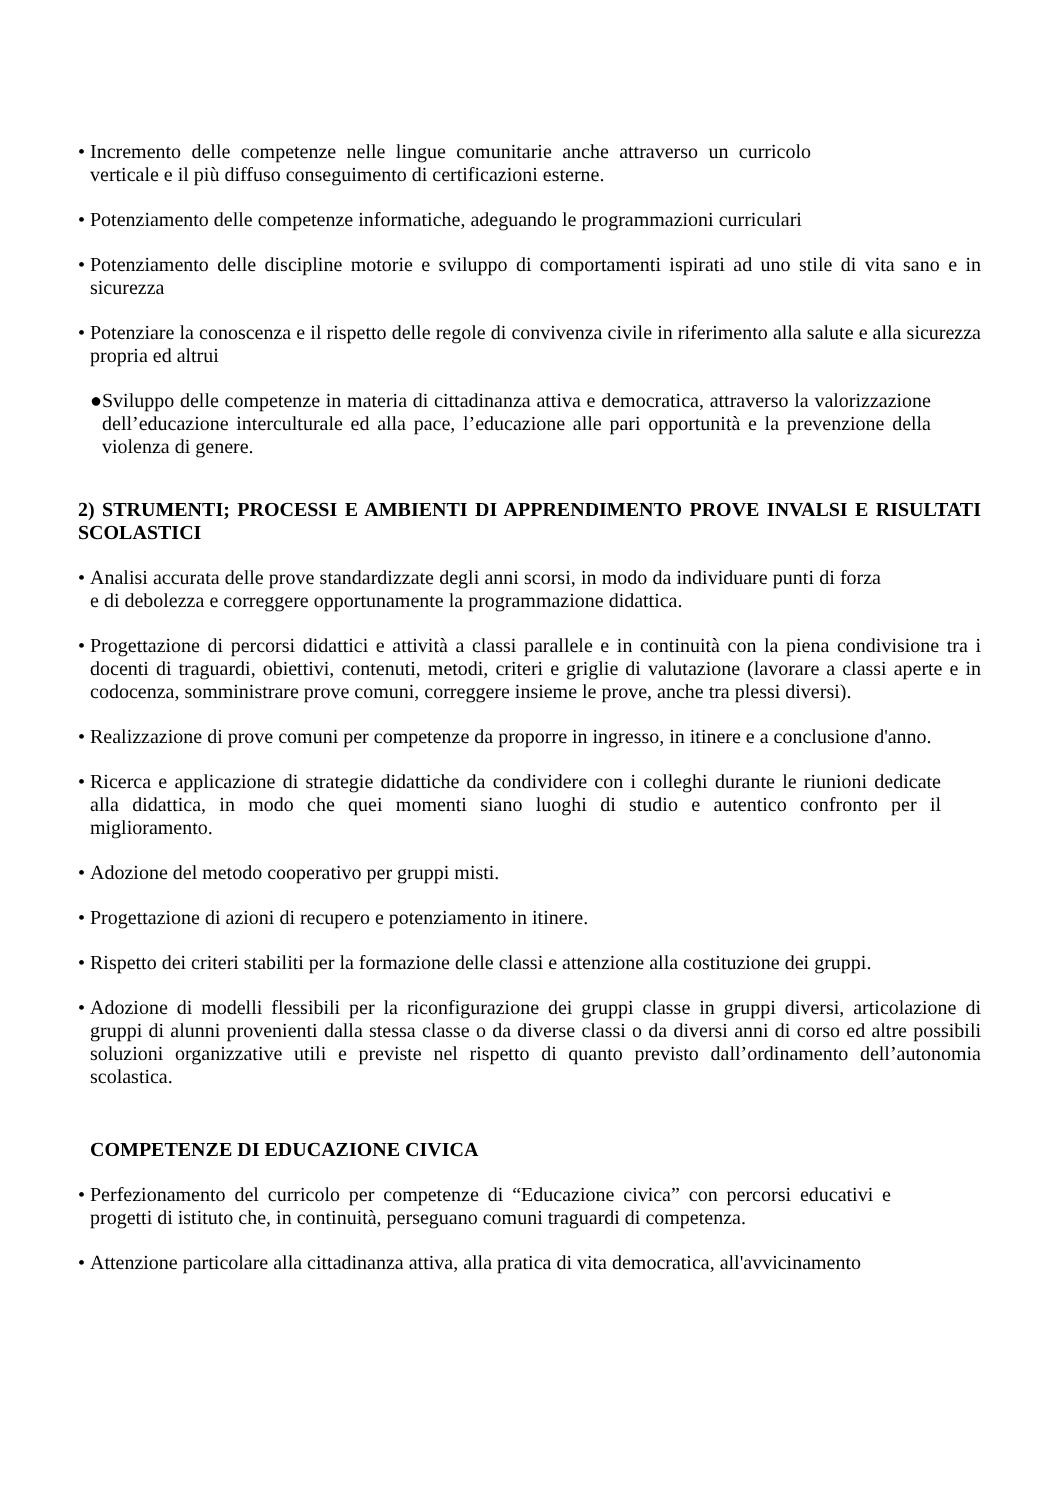• Incremento delle competenze nelle lingue comunitarie anche attraverso un curricolo verticale e il più diffuso conseguimento di certificazioni esterne.
• Potenziamento delle competenze informatiche, adeguando le programmazioni curriculari
• Potenziamento delle discipline motorie e sviluppo di comportamenti ispirati ad uno stile di vita sano e in sicurezza
• Potenziare la conoscenza e il rispetto delle regole di convivenza civile in riferimento alla salute e alla sicurezza propria ed altrui
● Sviluppo delle competenze in materia di cittadinanza attiva e democratica, attraverso la valorizzazione dell’educazione interculturale ed alla pace, l’educazione alle pari opportunità e la prevenzione della violenza di genere.
2) STRUMENTI; PROCESSI E AMBIENTI DI APPRENDIMENTO PROVE INVALSI E RISULTATI SCOLASTICI
• Analisi accurata delle prove standardizzate degli anni scorsi, in modo da individuare punti di forza e di debolezza e correggere opportunamente la programmazione didattica.
• Progettazione di percorsi didattici e attività a classi parallele e in continuità con la piena condivisione tra i docenti di traguardi, obiettivi, contenuti, metodi, criteri e griglie di valutazione (lavorare a classi aperte e in codocenza, somministrare prove comuni, correggere insieme le prove, anche tra plessi diversi).
• Realizzazione di prove comuni per competenze da proporre in ingresso, in itinere e a conclusione d'anno.
• Ricerca e applicazione di strategie didattiche da condividere con i colleghi durante le riunioni dedicate alla didattica, in modo che quei momenti siano luoghi di studio e autentico confronto per il miglioramento.
• Adozione del metodo cooperativo per gruppi misti.
• Progettazione di azioni di recupero e potenziamento in itinere.
• Rispetto dei criteri stabiliti per la formazione delle classi e attenzione alla costituzione dei gruppi.
• Adozione di modelli flessibili per la riconfigurazione dei gruppi classe in gruppi diversi, articolazione di gruppi di alunni provenienti dalla stessa classe o da diverse classi o da diversi anni di corso ed altre possibili soluzioni organizzative utili e previste nel rispetto di quanto previsto dall’ordinamento dell’autonomia scolastica.
COMPETENZE DI EDUCAZIONE CIVICA
• Perfezionamento del curricolo per competenze di “Educazione civica” con percorsi educativi e progetti di istituto che, in continuità, perseguano comuni traguardi di competenza.
• Attenzione particolare alla cittadinanza attiva, alla pratica di vita democratica, all'avvicinamento